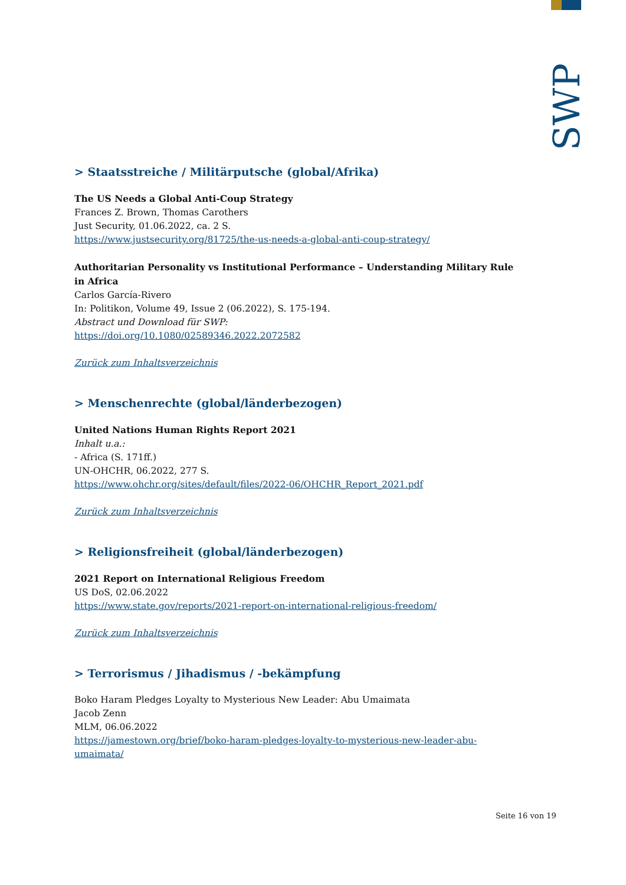SWP
> Staatsstreiche / Militärputsche (global/Afrika)
The US Needs a Global Anti-Coup Strategy
Frances Z. Brown, Thomas Carothers
Just Security, 01.06.2022, ca. 2 S.
https://www.justsecurity.org/81725/the-us-needs-a-global-anti-coup-strategy/
Authoritarian Personality vs Institutional Performance – Understanding Military Rule in Africa
Carlos García-Rivero
In: Politikon, Volume 49, Issue 2 (06.2022), S. 175-194.
Abstract und Download für SWP:
https://doi.org/10.1080/02589346.2022.2072582
Zurück zum Inhaltsverzeichnis
> Menschenrechte (global/länderbezogen)
United Nations Human Rights Report 2021
Inhalt u.a.:
- Africa (S. 171ff.)
UN-OHCHR, 06.2022, 277 S.
https://www.ohchr.org/sites/default/files/2022-06/OHCHR_Report_2021.pdf
Zurück zum Inhaltsverzeichnis
> Religionsfreiheit (global/länderbezogen)
2021 Report on International Religious Freedom
US DoS, 02.06.2022
https://www.state.gov/reports/2021-report-on-international-religious-freedom/
Zurück zum Inhaltsverzeichnis
> Terrorismus / Jihadismus / -bekämpfung
Boko Haram Pledges Loyalty to Mysterious New Leader: Abu Umaimata
Jacob Zenn
MLM, 06.06.2022
https://jamestown.org/brief/boko-haram-pledges-loyalty-to-mysterious-new-leader-abu-umaimata/
Seite 16 von 19